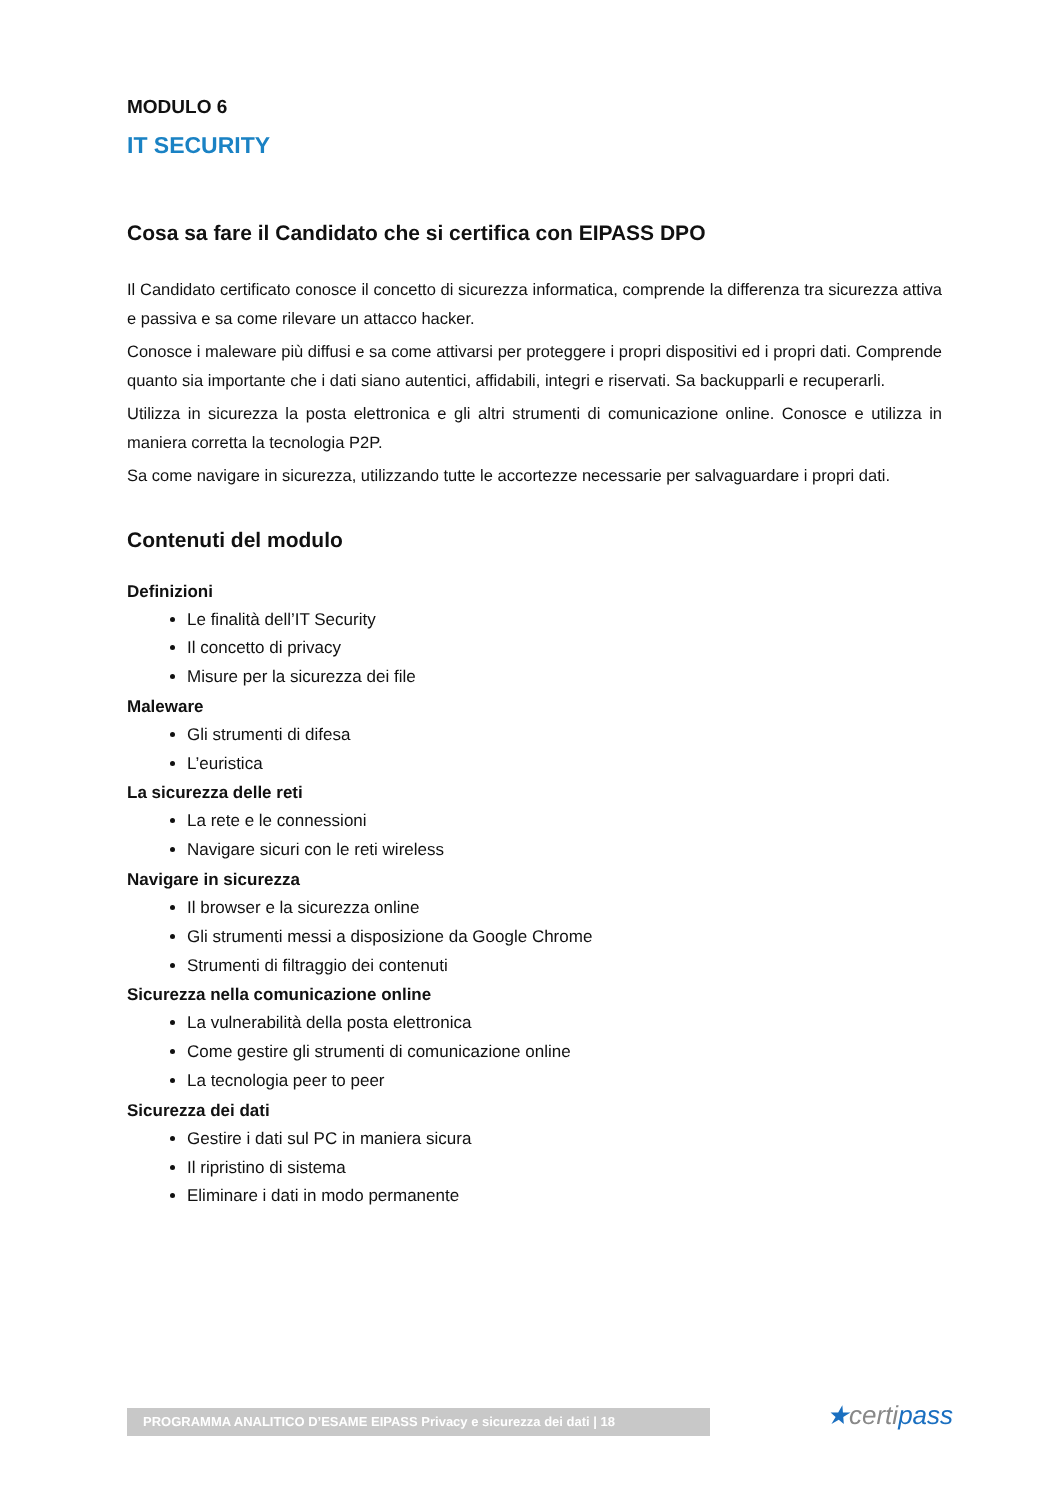MODULO 6
IT SECURITY
Cosa sa fare il Candidato che si certifica con EIPASS DPO
Il Candidato certificato conosce il concetto di sicurezza informatica, comprende la differenza tra sicurezza attiva e passiva e sa come rilevare un attacco hacker.
Conosce i maleware più diffusi e sa come attivarsi per proteggere i propri dispositivi ed i propri dati. Comprende quanto sia importante che i dati siano autentici, affidabili, integri e riservati. Sa backupparli e recuperarli.
Utilizza in sicurezza la posta elettronica e gli altri strumenti di comunicazione online. Conosce e utilizza in maniera corretta la tecnologia P2P.
Sa come navigare in sicurezza, utilizzando tutte le accortezze necessarie per salvaguardare i propri dati.
Contenuti del modulo
Definizioni
Le finalità dell’IT Security
Il concetto di privacy
Misure per la sicurezza dei file
Maleware
Gli strumenti di difesa
L’euristica
La sicurezza delle reti
La rete e le connessioni
Navigare sicuri con le reti wireless
Navigare in sicurezza
Il browser e la sicurezza online
Gli strumenti messi a disposizione da Google Chrome
Strumenti di filtraggio dei contenuti
Sicurezza nella comunicazione online
La vulnerabilità della posta elettronica
Come gestire gli strumenti di comunicazione online
La tecnologia peer to peer
Sicurezza dei dati
Gestire i dati sul PC in maniera sicura
Il ripristino di sistema
Eliminare i dati in modo permanente
PROGRAMMA ANALITICO D’ESAME EIPASS Privacy e sicurezza dei dati | 18 ★certipass